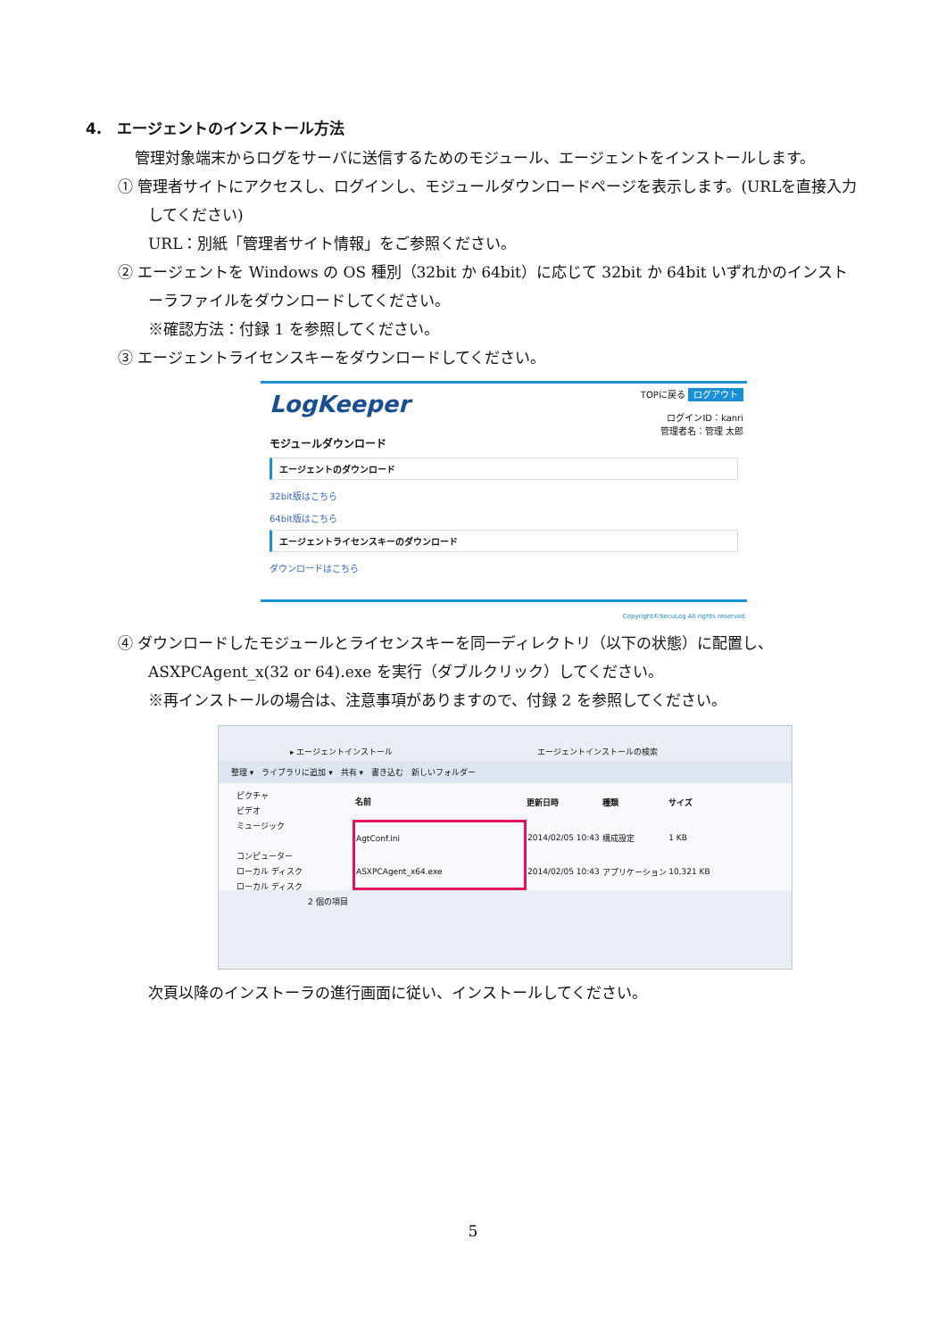4.　エージェントのインストール方法
　管理対象端末からログをサーバに送信するためのモジュール、エージェントをインストールします。
① 管理者サイトにアクセスし、ログインし、モジュールダウンロードページを表示します。(URLを直接入力してください)
URL：別紙「管理者サイト情報」をご参照ください。
② エージェントを Windows の OS 種別（32bit か 64bit）に応じて 32bit か 64bit いずれかのインストーラファイルをダウンロードしてください。
※確認方法：付録 1 を参照してください。
③ エージェントライセンスキーをダウンロードしてください。
TOPに戻る ログアウト
ログインID：kanri
管理者名：管理 太郎
LogKeeper
モジュールダウンロード
エージェントのダウンロード
32bit版はこちら
64bit版はこちら
エージェントライセンスキーのダウンロード
ダウンロードはこちら
Copyright©SecuLog All rights reserved.
④ ダウンロードしたモジュールとライセンスキーを同一ディレクトリ（以下の状態）に配置し、ASXPCAgent_x(32 or 64).exe を実行（ダブルクリック）してください。
※再インストールの場合は、注意事項がありますので、付録 2 を参照してください。
▸ エージェントインストール　　　　　　　　　　　　　　　　　　エージェントインストールの検索
整理 ▾　ライブラリに追加 ▾　共有 ▾　書き込む　新しいフォルダー
ピクチャ
ビデオ
ミュージック
コンピューター
ローカル ディスク
ローカル ディスク
| 名前 | 更新日時 | 種類 | サイズ |
| --- | --- | --- | --- |
| AgtConf.ini | 2014/02/05 10:43 | 構成設定 | 1 KB |
| ASXPCAgent_x64.exe | 2014/02/05 10:43 | アプリケーション | 10,321 KB |
2 個の項目
次頁以降のインストーラの進行画面に従い、インストールしてください。
5